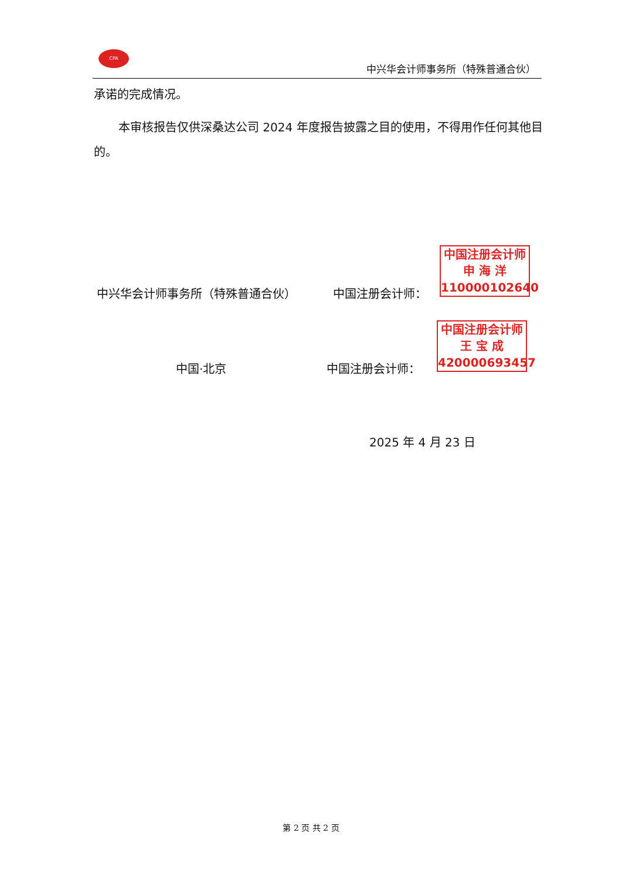CPA
中兴华会计师事务所（特殊普通合伙）
承诺的完成情况。
本审核报告仅供深桑达公司 2024 年度报告披露之目的使用，不得用作任何其他目的。
中兴华会计师事务所（特殊普通合伙） 中国注册会计师：
中国注册会计师
申 海 洋
110000102640
中国·北京 中国注册会计师：
中国注册会计师
王 宝 成
420000693457
2025 年 4 月 23 日
第 2 页 共 2 页